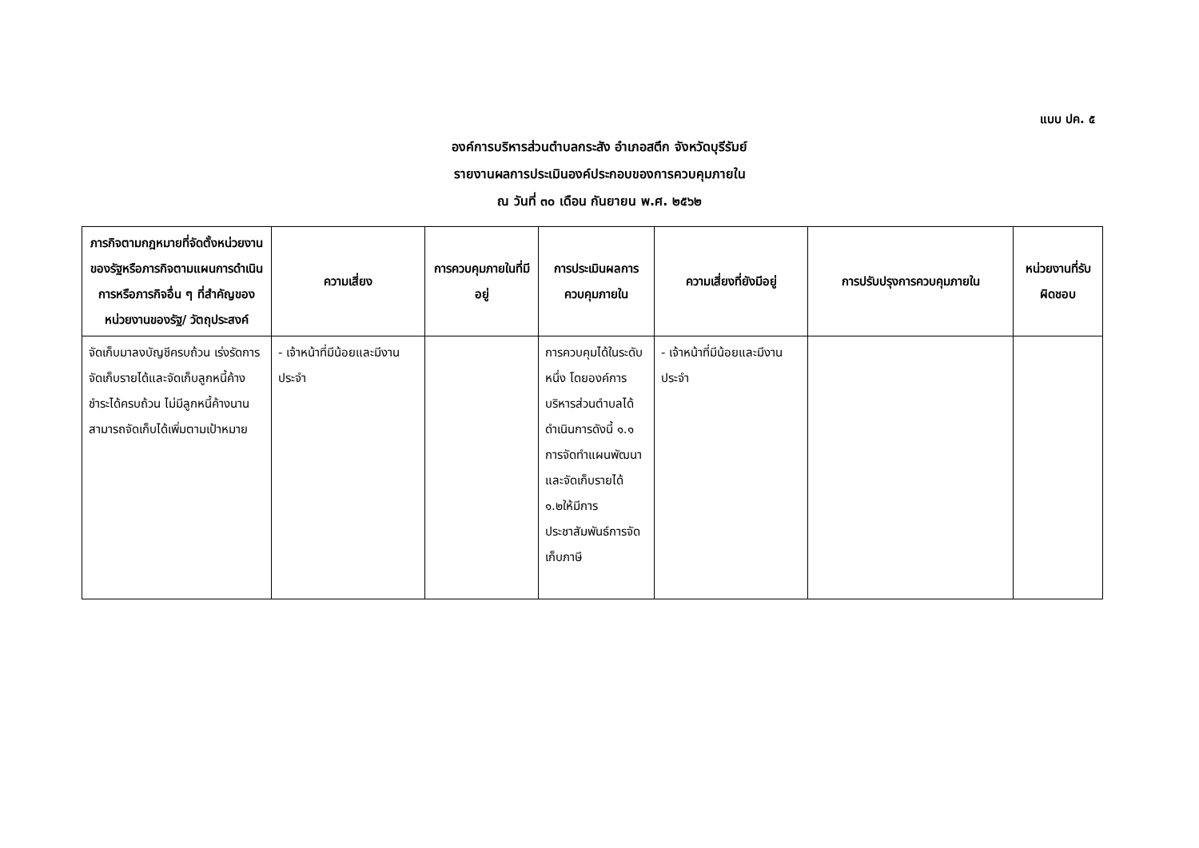แบบ ปค. ๕
องค์การบริหารส่วนตำบลกระสัง อำเภอสตึก จังหวัดบุรีรัมย์
รายงานผลการประเมินองค์ประกอบของการควบคุมภายใน
ณ วันที่ ๓๐ เดือน กันยายน พ.ศ. ๒๕๖๒
| ภารกิจตามกฎหมายที่จัดตั้งหน่วยงานของรัฐหรือภารกิจตามแผนการดำเนินการหรือภารกิจอื่น ๆ ที่สำคัญของหน่วยงานของรัฐ/ วัตถุประสงค์ | ความเสี่ยง | การควบคุมภายในที่มีอยู่ | การประเมินผลการควบคุมภายใน | ความเสี่ยงที่ยังมีอยู่ | การปรับปรุงการควบคุมภายใน | หน่วยงานที่รับผิดชอบ |
| --- | --- | --- | --- | --- | --- | --- |
| จัดเก็บมาลงบัญชีครบถ้วน เร่งรัดการจัดเก็บรายได้และจัดเก็บลูกหนี้ค้างชำระได้ครบถ้วน ไม่มีลูกหนี้ค้างนาน สามารถจัดเก็บได้เพิ่มตามเป้าหมาย | - เจ้าหน้าที่มีน้อยและมีงานประจำ | | การควบคุมได้ในระดับหนึ่ง โดยองค์การบริหารส่วนตำบลได้ดำเนินการดังนี้ ๑.๑ การจัดทำแผนพัฒนาและจัดเก็บรายได้ ๑.๒ให้มีการประชาสัมพันธ์การจัดเก็บภาษี | - เจ้าหน้าที่มีน้อยและมีงานประจำ | | |